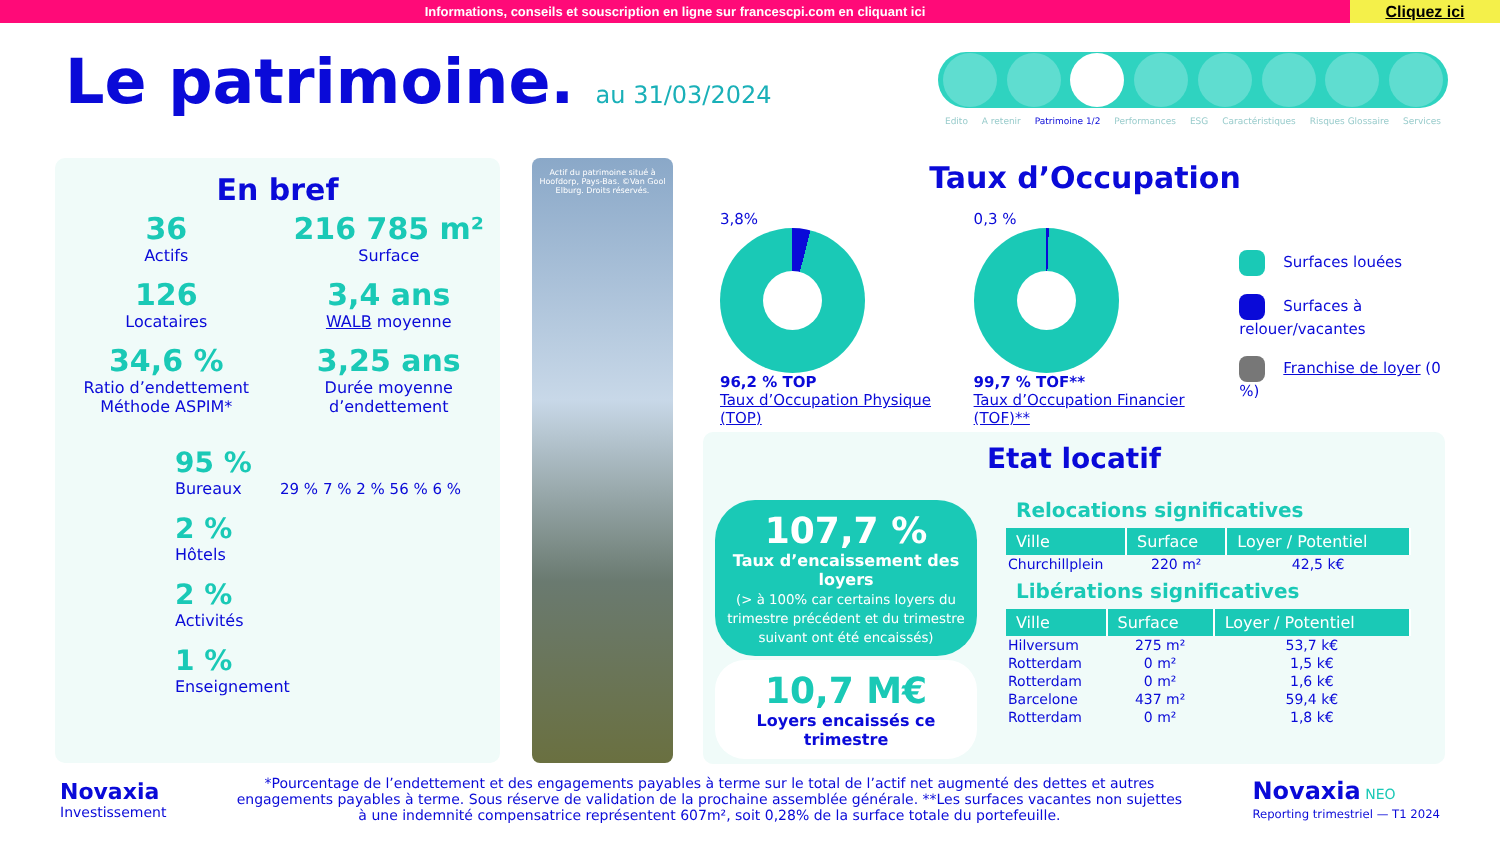Informations, conseils et souscription en ligne sur francescpi.com en cliquant ici
Cliquez ici
Le patrimoine. au 31/03/2024
Edito A retenir Patrimoine 1/2 Performances ESG Caractéristiques Risques Glossaire Services
En bref
36
Actifs
216 785 m²
Surface
126
Locataires
3,4 ans
WALB moyenne
34,6 %
Ratio d’endettement Méthode ASPIM*
3,25 ans
Durée moyenne d’endettement
95 %
Bureaux
2 %
Hôtels
2 %
Activités
1 %
Enseignement
29 % 7 % 2 % 56 % 6 %
Actif du patrimoine situé à Hoofdorp, Pays-Bas. ©Van Gool Elburg. Droits réservés.
Taux d’Occupation
3,8%
96,2 % TOP
Taux d’Occupation Physique (TOP)
0,3 %
99,7 % TOF**
Taux d’Occupation Financier (TOF)**
Surfaces louées
Surfaces à relouer/vacantes
Franchise de loyer (0 %)
Etat locatif
107,7 %
Taux d’encaissement des loyers
(> à 100% car certains loyers du trimestre précédent et du trimestre suivant ont été encaissés)
10,7 M€
Loyers encaissés ce trimestre
Relocations significatives
| Ville | Surface | Loyer / Potentiel |
| --- | --- | --- |
| Churchillplein | 220 m² | 42,5 k€ |
Libérations significatives
| Ville | Surface | Loyer / Potentiel |
| --- | --- | --- |
| Hilversum | 275 m² | 53,7 k€ |
| Rotterdam | 0 m² | 1,5 k€ |
| Rotterdam | 0 m² | 1,6 k€ |
| Barcelone | 437 m² | 59,4 k€ |
| Rotterdam | 0 m² | 1,8 k€ |
Novaxia
Investissement
*Pourcentage de l’endettement et des engagements payables à terme sur le total de l’actif net augmenté des dettes et autres engagements payables à terme. Sous réserve de validation de la prochaine assemblée générale. **Les surfaces vacantes non sujettes à une indemnité compensatrice représentent 607m², soit 0,28% de la surface totale du portefeuille.
Novaxia NEO
Reporting trimestriel — T1 2024